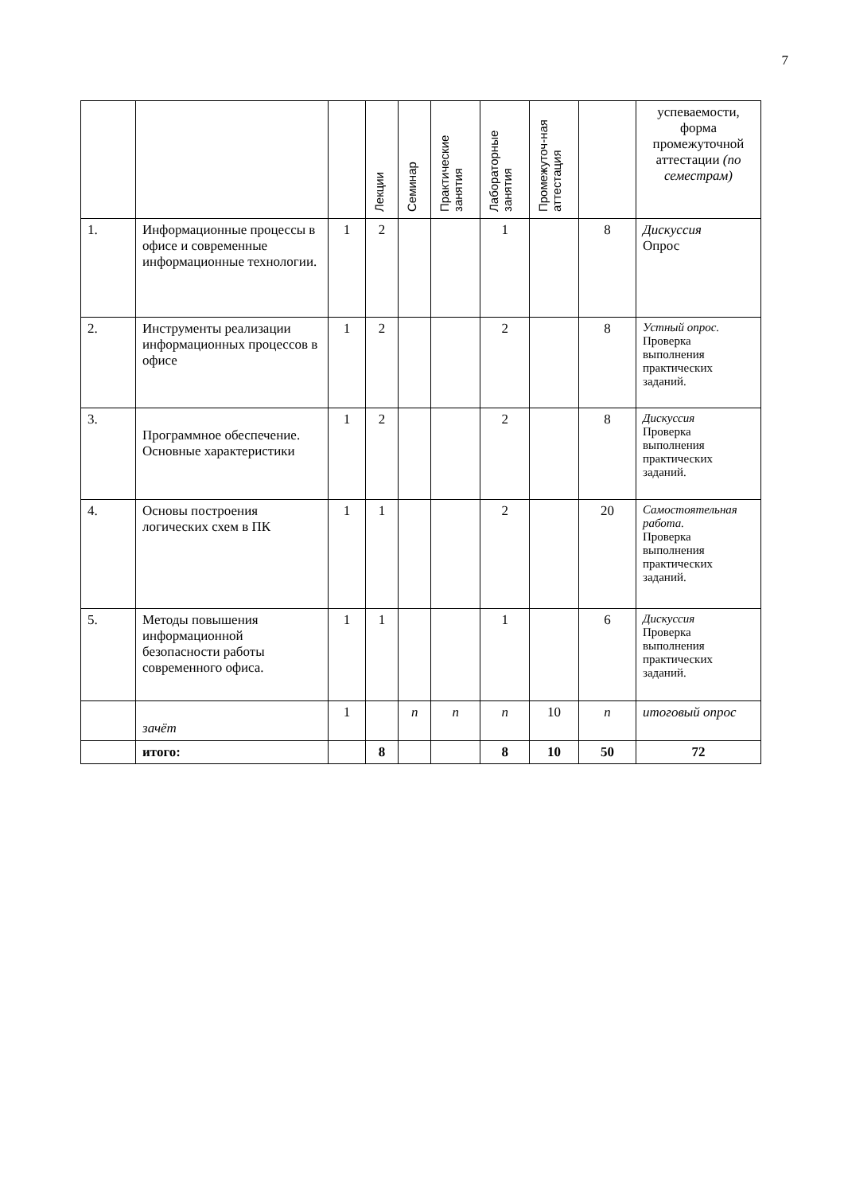7
| | | | Лекции | Семинар | Практические занятия | Лабораторные занятия | Промежуточ-ная аттестация | | успеваемости, форма промежуточной аттестации (по семестрам) |
| 1. | Информационные процессы в офисе и современные информационные технологии. | 1 | 2 | | | 1 | | 8 | Дискуссия Опрос |
| 2. | Инструменты реализации информационных процессов в офисе | 1 | 2 | | | 2 | | 8 | Устный опрос. Проверка выполнения практических заданий. |
| 3. | Программное обеспечение. Основные характеристики | 1 | 2 | | | 2 | | 8 | Дискуссия Проверка выполнения практических заданий. |
| 4. | Основы построения логических схем в ПК | 1 | 1 | | | 2 | | 20 | Самостоятельная работа. Проверка выполнения практических заданий. |
| 5. | Методы повышения информационной безопасности работы современного офиса. | 1 | 1 | | | 1 | | 6 | Дискуссия Проверка выполнения практических заданий. |
| | зачёт | 1 | | п | п | п | 10 | п | итоговый опрос |
| | итого: | | 8 | | | 8 | 10 | 50 | 72 |